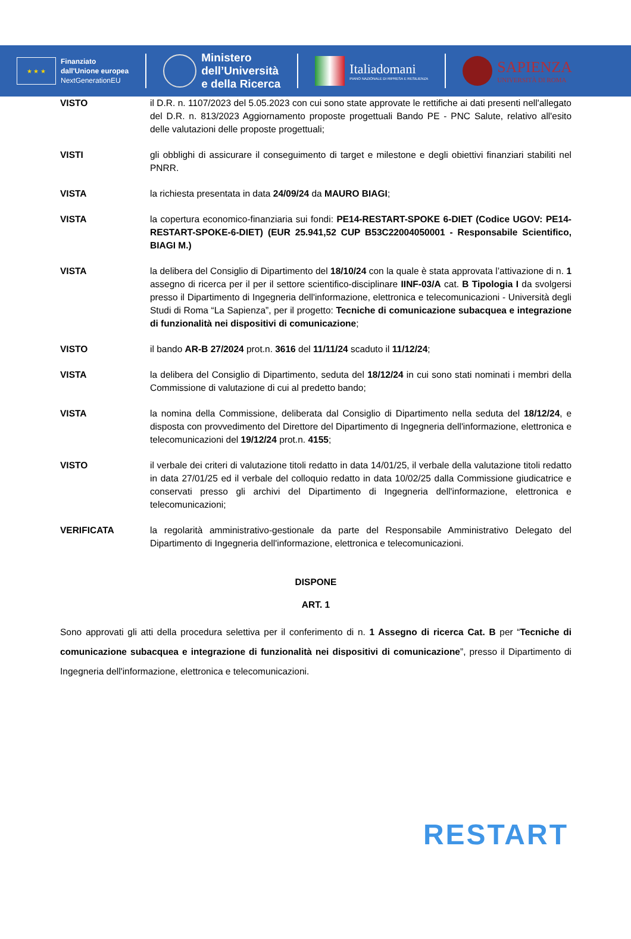★ ★ ★
Finanziato
dall'Unione europea
NextGenerationEU
Ministero
dell’Università
e della Ricerca
Italiadomani
PIANO NAZIONALE DI RIPRESA E RESILIENZA
SAPIENZA
UNIVERSITÀ DI ROMA
VISTO il D.R. n. 1107/2023 del 5.05.2023 con cui sono state approvate le rettifiche ai dati presenti nell'allegato del D.R. n. 813/2023 Aggiornamento proposte progettuali Bando PE - PNC Salute, relativo all'esito delle valutazioni delle proposte progettuali;
VISTI gli obblighi di assicurare il conseguimento di target e milestone e degli obiettivi finanziari stabiliti nel PNRR.
VISTA la richiesta presentata in data 24/09/24 da MAURO BIAGI;
VISTA la copertura economico-finanziaria sui fondi: PE14-RESTART-SPOKE 6-DIET (Codice UGOV: PE14-RESTART-SPOKE-6-DIET) (EUR 25.941,52 CUP B53C22004050001 - Responsabile Scientifico, BIAGI M.)
VISTA la delibera del Consiglio di Dipartimento del 18/10/24 con la quale è stata approvata l’attivazione di n. 1 assegno di ricerca per il per il settore scientifico-disciplinare IINF-03/A cat. B Tipologia I da svolgersi presso il Dipartimento di Ingegneria dell'informazione, elettronica e telecomunicazioni - Università degli Studi di Roma “La Sapienza”, per il progetto: Tecniche di comunicazione subacquea e integrazione di funzionalità nei dispositivi di comunicazione;
VISTO il bando AR-B 27/2024 prot.n. 3616 del 11/11/24 scaduto il 11/12/24;
VISTA la delibera del Consiglio di Dipartimento, seduta del 18/12/24 in cui sono stati nominati i membri della Commissione di valutazione di cui al predetto bando;
VISTA la nomina della Commissione, deliberata dal Consiglio di Dipartimento nella seduta del 18/12/24, e disposta con provvedimento del Direttore del Dipartimento di Ingegneria dell'informazione, elettronica e telecomunicazioni del 19/12/24 prot.n. 4155;
VISTO il verbale dei criteri di valutazione titoli redatto in data 14/01/25, il verbale della valutazione titoli redatto in data 27/01/25 ed il verbale del colloquio redatto in data 10/02/25 dalla Commissione giudicatrice e conservati presso gli archivi del Dipartimento di Ingegneria dell'informazione, elettronica e telecomunicazioni;
VERIFICATA la regolarità amministrativo-gestionale da parte del Responsabile Amministrativo Delegato del Dipartimento di Ingegneria dell'informazione, elettronica e telecomunicazioni.
DISPONE
ART. 1
Sono approvati gli atti della procedura selettiva per il conferimento di n. 1 Assegno di ricerca Cat. B per “Tecniche di comunicazione subacquea e integrazione di funzionalità nei dispositivi di comunicazione”, presso il Dipartimento di Ingegneria dell'informazione, elettronica e telecomunicazioni.
RESTART